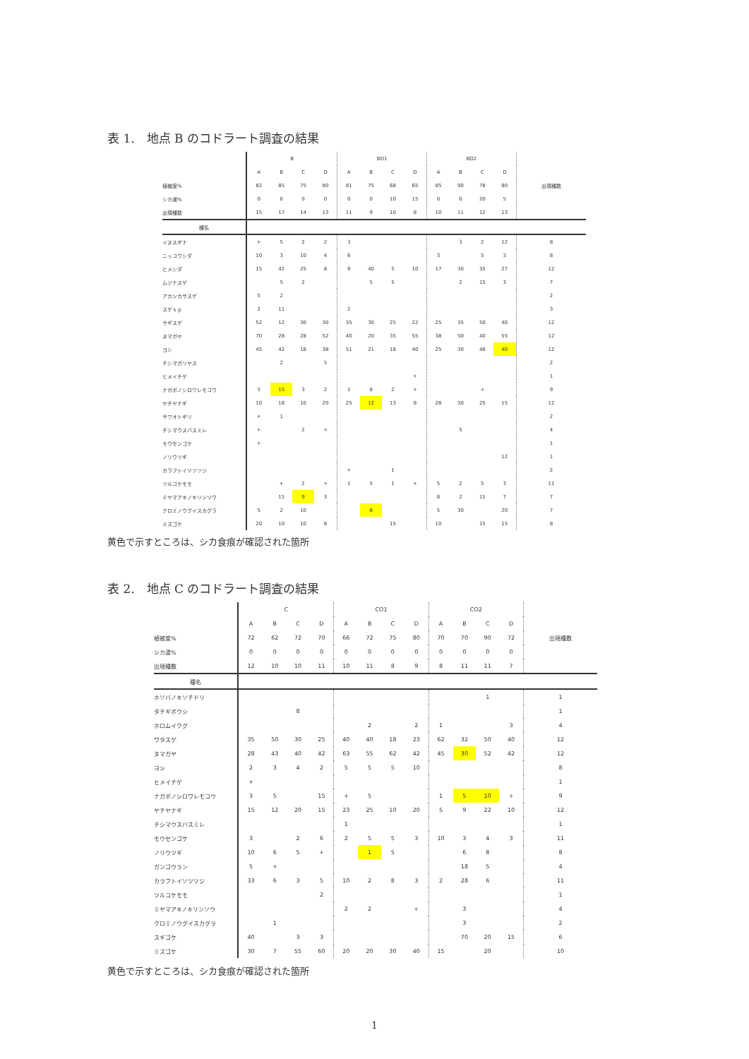表 1.　地点 B のコドラート調査の結果
| | B | | | | BO1 | | | | BO2 | | | | 出現種数 |
| | A | B | C | D | A | B | C | D | A | B | C | D | |
| 植被度% | 82 | 85 | 75 | 80 | 81 | 75 | 68 | 65 | 85 | 90 | 78 | 80 | |
| シカ道% | 0 | 0 | 0 | 0 | 0 | 0 | 10 | 15 | 0 | 0 | 20 | 5 | |
| 出現種数 | 15 | 17 | 14 | 13 | 11 | 9 | 10 | 8 | 10 | 11 | 12 | 13 | |
| 種名 | | | | | | | | | | | | | |
| イヌスギナ | + | 5 | 2 | 2 | 3 | | | | | 3 | 2 | 12 | 8 |
| ニッコウシダ | 10 | 3 | 10 | 4 | 6 | | | | 3 | | 5 | 3 | 8 |
| ヒメシダ | 15 | 42 | 25 | 8 | 9 | 40 | 5 | 10 | 17 | 30 | 35 | 27 | 12 |
| ムジナスゲ | | 5 | 2 | | | 5 | 5 | | | 2 | 15 | 3 | 7 |
| アカンカサスゲ | 5 | 2 | | | | | | | | | | | 2 |
| スゲｓｐ | 2 | 11 | | | 2 | | | | | | | | 3 |
| サギスゲ | 52 | 12 | 30 | 30 | 35 | 30 | 25 | 22 | 25 | 35 | 50 | 40 | 12 |
| ヌマガヤ | 70 | 28 | 28 | 52 | 40 | 20 | 35 | 55 | 38 | 50 | 40 | 55 | 12 |
| ヨシ | 45 | 42 | 18 | 38 | 51 | 21 | 18 | 40 | 25 | 30 | 48 | 40 | 12 |
| チシマガリヤス | | 2 | | 5 | | | | | | | | | 2 |
| ヒメイチゲ | | | | | | | | + | | | | | 1 |
| ナガボノシロワレモコウ | 5 | 15 | 3 | 2 | 1 | 8 | 2 | + | | | + | | 9 |
| ヤチヤナギ | 10 | 18 | 10 | 20 | 25 | 12 | 13 | 8 | 28 | 30 | 25 | 15 | 12 |
| サワオトギリ | + | 1 | | | | | | | | | | | 2 |
| チシマウスバスミレ | + | | 2 | + | | | | | | 5 | | | 4 |
| モウセンゴケ | + | | | | | | | | | | | | 1 |
| ノリウツギ | | | | | | | | | | | | 12 | 1 |
| カラフトイソツツジ | | | | | + | | 1 | | | | | | 2 |
| ツルコケモモ | | + | 2 | + | 1 | 5 | 1 | + | 5 | 2 | 5 | 3 | 11 |
| ミヤマアキノキリンソウ | | 15 | 9 | 3 | | | | | 8 | 2 | 11 | 7 | 7 |
| クロミノウグイスカグラ | 5 | 2 | 10 | | | 8 | | | 5 | 30 | | 20 | 7 |
| ミズゴケ | 20 | 10 | 10 | 8 | | | 15 | | 10 | | 15 | 15 | 8 |
黄色で示すところは、シカ食痕が確認された箇所
表 2.　地点 C のコドラート調査の結果
| | C | | | | CO1 | | | | CO2 | | | | 出現種数 |
| | A | B | C | D | A | B | C | D | A | B | C | D | |
| 植被度% | 72 | 62 | 72 | 70 | 66 | 72 | 75 | 80 | 70 | 70 | 90 | 72 | |
| シカ道% | 0 | 0 | 0 | 0 | 0 | 0 | 0 | 0 | 0 | 0 | 0 | 0 | |
| 出現種数 | 12 | 10 | 10 | 11 | 10 | 11 | 8 | 9 | 8 | 11 | 11 | 7 | |
| 種名 | | | | | | | | | | | | | |
| ホソバノキソチドリ | | | | | | | | | | | 1 | | 1 |
| タチギボウシ | | | 8 | | | | | | | | | | 1 |
| ホロムイクグ | | | | | | 2 | | 2 | 1 | | | 3 | 4 |
| ワタスゲ | 35 | 50 | 30 | 25 | 40 | 40 | 18 | 23 | 62 | 32 | 50 | 40 | 12 |
| ヌマガヤ | 28 | 43 | 40 | 42 | 63 | 55 | 62 | 42 | 45 | 30 | 52 | 42 | 12 |
| ヨシ | 2 | 3 | 4 | 2 | 5 | 5 | 5 | 10 | | | | | 8 |
| ヒメイチゲ | + | | | | | | | | | | | | 1 |
| ナガボノシロワレモコウ | 3 | 5 | | 15 | + | 5 | | | 1 | 5 | 10 | + | 9 |
| ヤチヤナギ | 15 | 12 | 20 | 15 | 23 | 25 | 10 | 20 | 5 | 9 | 22 | 10 | 12 |
| チシマウスバスミレ | | | | | 1 | | | | | | | | 1 |
| モウセンゴケ | 3 | | 2 | 6 | 2 | 5 | 5 | 3 | 10 | 3 | 4 | 3 | 11 |
| ノリウツギ | 10 | 6 | 5 | + | | 1 | 5 | | | 6 | 8 | | 8 |
| ガンゴウラン | 5 | + | | | | | | | | 18 | 5 | | 4 |
| カラフトイソツツジ | 33 | 6 | 3 | 5 | 10 | 2 | 8 | 3 | 2 | 28 | 6 | | 11 |
| ツルコケモモ | | | | 2 | | | | | | | | | 1 |
| ミヤマアキノキリンソウ | | | | | 2 | 2 | | + | | 3 | | | 4 |
| クロミノウグイスカグラ | | 1 | | | | | | | | 3 | | | 2 |
| スギゴケ | 40 | | 3 | 3 | | | | | | 70 | 20 | 15 | 6 |
| ミズゴケ | 30 | 7 | 55 | 60 | 20 | 20 | 30 | 40 | 15 | | 20 | | 10 |
黄色で示すところは、シカ食痕が確認された箇所
1